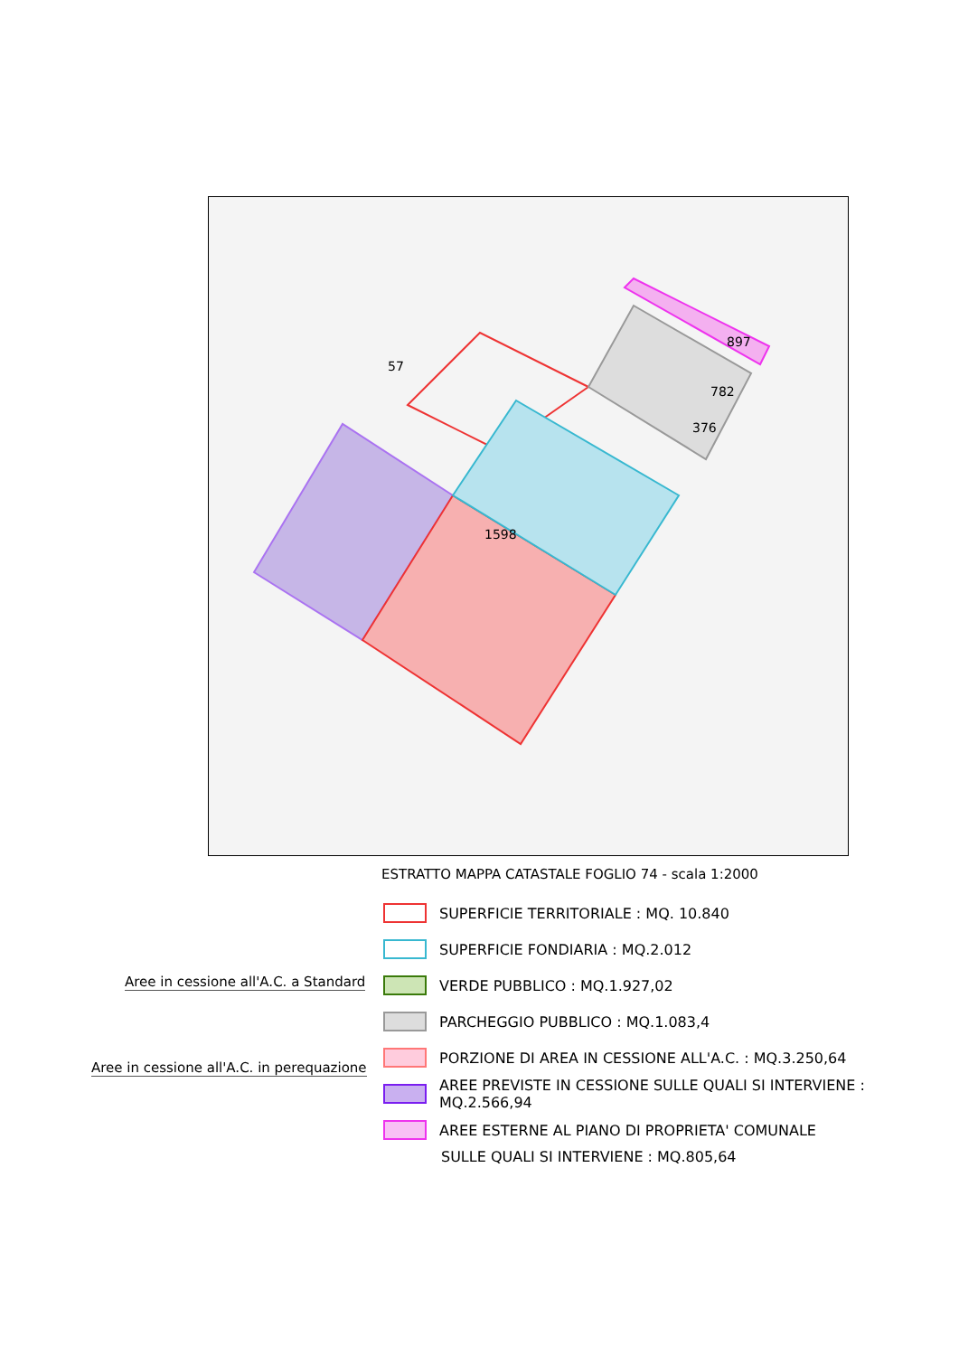1598
897
782
376
57
ESTRATTO MAPPA CATASTALE FOGLIO 74 - scala 1:2000
Aree in cessione all'A.C. a Standard
Aree in cessione all'A.C. in perequazione
SUPERFICIE TERRITORIALE : MQ. 10.840
SUPERFICIE FONDIARIA : MQ.2.012
VERDE PUBBLICO : MQ.1.927,02
PARCHEGGIO PUBBLICO : MQ.1.083,4
PORZIONE DI AREA IN CESSIONE ALL'A.C. : MQ.3.250,64
AREE PREVISTE IN CESSIONE SULLE QUALI SI INTERVIENE : MQ.2.566,94
AREE ESTERNE AL PIANO DI PROPRIETA' COMUNALE
SULLE QUALI SI INTERVIENE : MQ.805,64